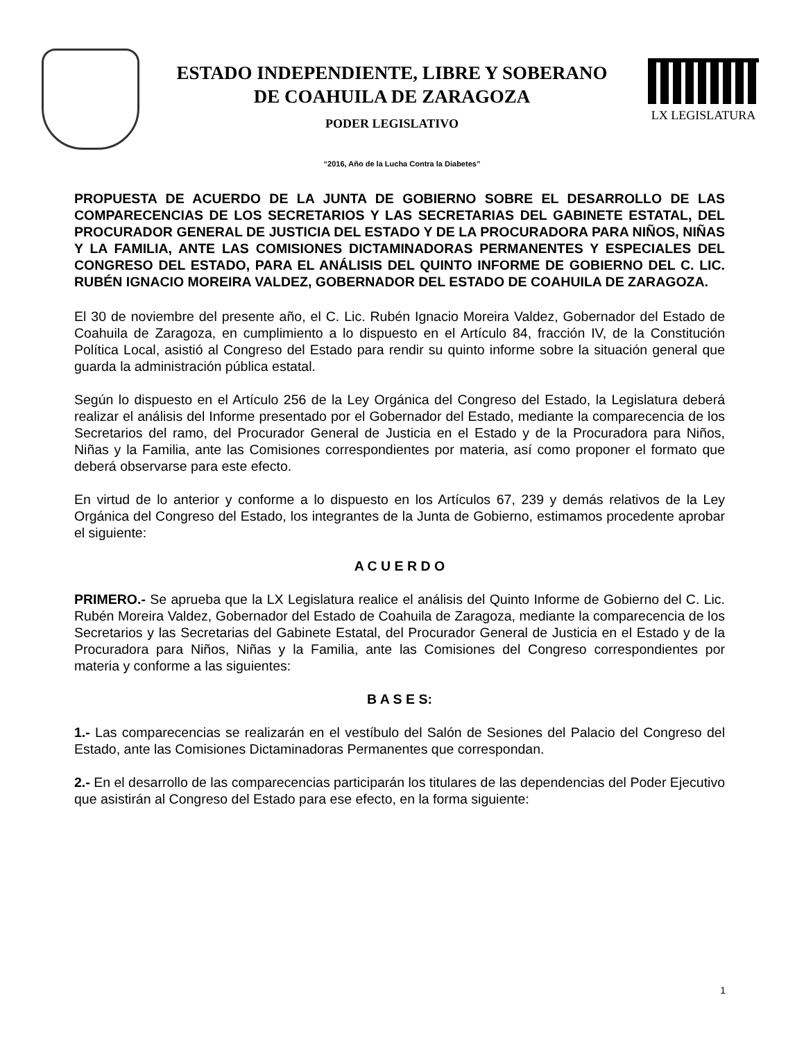ESTADO INDEPENDIENTE, LIBRE Y SOBERANO
DE COAHUILA DE ZARAGOZA
PODER LEGISLATIVO
LX LEGISLATURA
“2016, Año de la Lucha Contra la Diabetes”
PROPUESTA DE ACUERDO DE LA JUNTA DE GOBIERNO SOBRE EL DESARROLLO DE LAS COMPARECENCIAS DE LOS SECRETARIOS Y LAS SECRETARIAS DEL GABINETE ESTATAL, DEL PROCURADOR GENERAL DE JUSTICIA DEL ESTADO Y DE LA PROCURADORA PARA NIÑOS, NIÑAS Y LA FAMILIA, ANTE LAS COMISIONES DICTAMINADORAS PERMANENTES Y ESPECIALES DEL CONGRESO DEL ESTADO, PARA EL ANÁLISIS DEL QUINTO INFORME DE GOBIERNO DEL C. LIC. RUBÉN IGNACIO MOREIRA VALDEZ, GOBERNADOR DEL ESTADO DE COAHUILA DE ZARAGOZA.
El 30 de noviembre del presente año, el C. Lic. Rubén Ignacio Moreira Valdez, Gobernador del Estado de Coahuila de Zaragoza, en cumplimiento a lo dispuesto en el Artículo 84, fracción IV, de la Constitución Política Local, asistió al Congreso del Estado para rendir su quinto informe sobre la situación general que guarda la administración pública estatal.
Según lo dispuesto en el Artículo 256 de la Ley Orgánica del Congreso del Estado, la Legislatura deberá realizar el análisis del Informe presentado por el Gobernador del Estado, mediante la comparecencia de los Secretarios del ramo, del Procurador General de Justicia en el Estado y de la Procuradora para Niños, Niñas y la Familia, ante las Comisiones correspondientes por materia, así como proponer el formato que deberá observarse para este efecto.
En virtud de lo anterior y conforme a lo dispuesto en los Artículos 67, 239 y demás relativos de la Ley Orgánica del Congreso del Estado, los integrantes de la Junta de Gobierno, estimamos procedente aprobar el siguiente:
A C U E R D O
PRIMERO.- Se aprueba que la LX Legislatura realice el análisis del Quinto Informe de Gobierno del C. Lic. Rubén Moreira Valdez, Gobernador del Estado de Coahuila de Zaragoza, mediante la comparecencia de los Secretarios y las Secretarias del Gabinete Estatal, del Procurador General de Justicia en el Estado y de la Procuradora para Niños, Niñas y la Familia, ante las Comisiones del Congreso correspondientes por materia y conforme a las siguientes:
B A S E S:
1.- Las comparecencias se realizarán en el vestíbulo del Salón de Sesiones del Palacio del Congreso del Estado, ante las Comisiones Dictaminadoras Permanentes que correspondan.
2.- En el desarrollo de las comparecencias participarán los titulares de las dependencias del Poder Ejecutivo que asistirán al Congreso del Estado para ese efecto, en la forma siguiente:
1